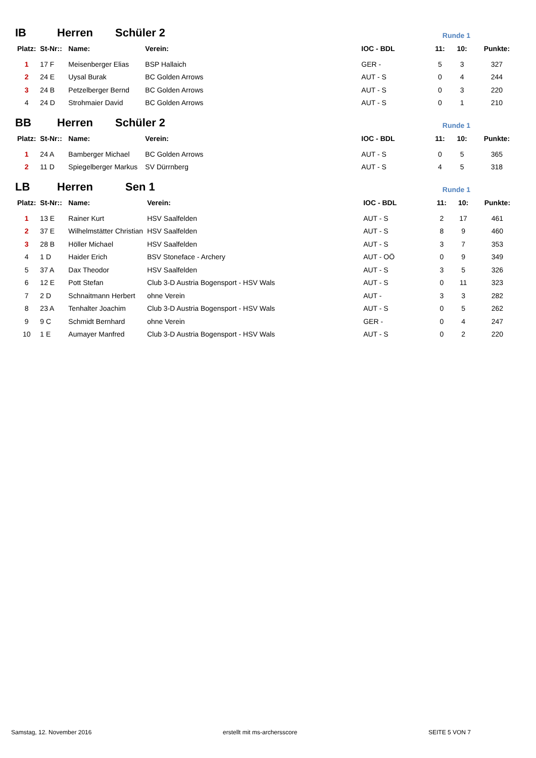IB Herren Schüler 2 Runde 1
| Platz: | St-Nr:: | Name: | Verein: | IOC - BDL | 11: | 10: | Punkte: |
| --- | --- | --- | --- | --- | --- | --- | --- |
| 1 | 17 F | Meisenberger Elias | BSP Hallaich | GER - | 5 | 3 | 327 |
| 2 | 24 E | Uysal Burak | BC Golden Arrows | AUT - S | 0 | 4 | 244 |
| 3 | 24 B | Petzelberger Bernd | BC Golden Arrows | AUT - S | 0 | 3 | 220 |
| 4 | 24 D | Strohmaier David | BC Golden Arrows | AUT - S | 0 | 1 | 210 |
BB Herren Schüler 2 Runde 1
| Platz: | St-Nr:: | Name: | Verein: | IOC - BDL | 11: | 10: | Punkte: |
| --- | --- | --- | --- | --- | --- | --- | --- |
| 1 | 24 A | Bamberger Michael | BC Golden Arrows | AUT - S | 0 | 5 | 365 |
| 2 | 11 D | Spiegelberger Markus | SV Dürrnberg | AUT - S | 4 | 5 | 318 |
LB Herren Sen 1 Runde 1
| Platz: | St-Nr:: | Name: | Verein: | IOC - BDL | 11: | 10: | Punkte: |
| --- | --- | --- | --- | --- | --- | --- | --- |
| 1 | 13 E | Rainer Kurt | HSV Saalfelden | AUT - S | 2 | 17 | 461 |
| 2 | 37 E | Wilhelmstätter Christian | HSV Saalfelden | AUT - S | 8 | 9 | 460 |
| 3 | 28 B | Höller Michael | HSV Saalfelden | AUT - S | 3 | 7 | 353 |
| 4 | 1 D | Haider Erich | BSV Stoneface - Archery | AUT - OÖ | 0 | 9 | 349 |
| 5 | 37 A | Dax Theodor | HSV Saalfelden | AUT - S | 3 | 5 | 326 |
| 6 | 12 E | Pott Stefan | Club 3-D Austria Bogensport - HSV Wals | AUT - S | 0 | 11 | 323 |
| 7 | 2 D | Schnaitmann Herbert | ohne Verein | AUT - | 3 | 3 | 282 |
| 8 | 23 A | Tenhalter Joachim | Club 3-D Austria Bogensport - HSV Wals | AUT - S | 0 | 5 | 262 |
| 9 | 9 C | Schmidt Bernhard | ohne Verein | GER - | 0 | 4 | 247 |
| 10 | 1 E | Aumayer Manfred | Club 3-D Austria Bogensport - HSV Wals | AUT - S | 0 | 2 | 220 |
Samstag, 12. November 2016 erstellt mit ms-archersscore SEITE 5 VON 7